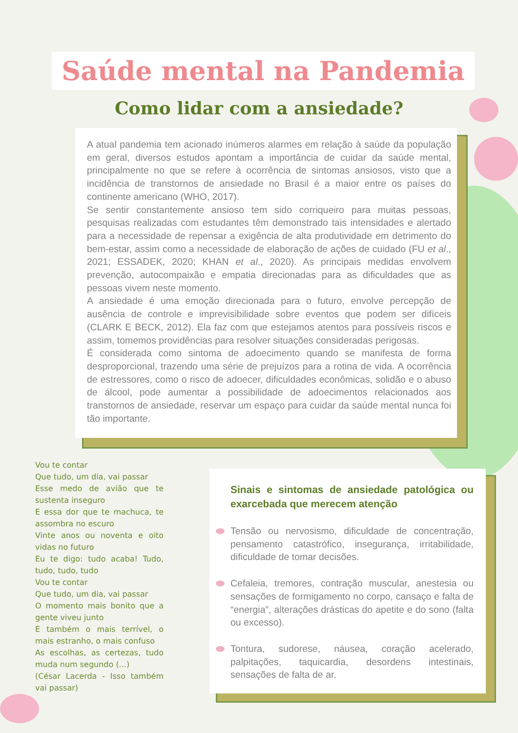Saúde mental na Pandemia
Como lidar com a ansiedade?
A atual pandemia tem acionado inúmeros alarmes em relação à saúde da população em geral, diversos estudos apontam a importância de cuidar da saúde mental, principalmente no que se refere à ocorrência de sintomas ansiosos, visto que a incidência de transtornos de ansiedade no Brasil é a maior entre os países do continente americano (WHO, 2017).
Se sentir constantemente ansioso tem sido corriqueiro para muitas pessoas, pesquisas realizadas com estudantes têm demonstrado tais intensidades e alertado para a necessidade de repensar a exigência de alta produtividade em detrimento do bem-estar, assim como a necessidade de elaboração de ações de cuidado (FU et al., 2021; ESSADEK, 2020; KHAN et al., 2020). As principais medidas envolvem prevenção, autocompaixão e empatia direcionadas para as dificuldades que as pessoas vivem neste momento.
A ansiedade é uma emoção direcionada para o futuro, envolve percepção de ausência de controle e imprevisibilidade sobre eventos que podem ser difíceis (CLARK E BECK, 2012). Ela faz com que estejamos atentos para possíveis riscos e assim, tomemos providências para resolver situações consideradas perigosas.
É considerada como sintoma de adoecimento quando se manifesta de forma desproporcional, trazendo uma série de prejuízos para a rotina de vida. A ocorrência de estressores, como o risco de adoecer, dificuldades econômicas, solidão e o abuso de álcool, pode aumentar a possibilidade de adoecimentos relacionados aos transtornos de ansiedade, reservar um espaço para cuidar da saúde mental nunca foi tão importante.
Vou te contar
Que tudo, um dia, vai passar
Esse medo de avião que te sustenta inseguro
E essa dor que te machuca, te assombra no escuro
Vinte anos ou noventa e oito vidas no futuro
Eu te digo: tudo acaba! Tudo, tudo, tudo, tudo
Vou te contar
Que tudo, um dia, vai passar
O momento mais bonito que a gente viveu junto
E também o mais terrível, o mais estranho, o mais confuso
As escolhas, as certezas, tudo muda num segundo (...)
(César Lacerda - Isso também vai passar)
Sinais e sintomas de ansiedade patológica ou exarcebada que merecem atenção
Tensão ou nervosismo, dificuldade de concentração, pensamento catastrófico, insegurança, irritabilidade, dificuldade de tomar decisões.
Cefaleia, tremores, contração muscular, anestesia ou sensações de formigamento no corpo, cansaço e falta de “energia”, alterações drásticas do apetite e do sono (falta ou excesso).
Tontura, sudorese, náusea, coração acelerado, palpitações, taquicardia, desordens intestinais, sensações de falta de ar.